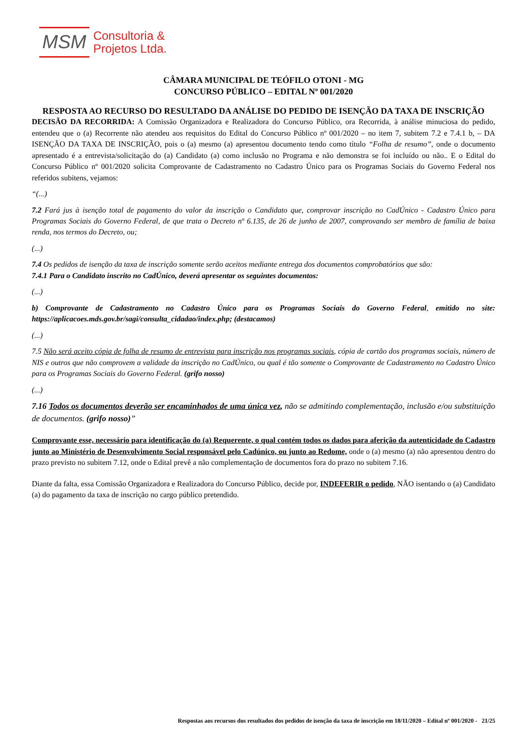MSM Consultoria &
Projetos Ltda.
CÂMARA MUNICIPAL DE TEÓFILO OTONI - MG
CONCURSO PÚBLICO – EDITAL Nº 001/2020
RESPOSTA AO RECURSO DO RESULTADO DA ANÁLISE DO PEDIDO DE ISENÇÃO DA TAXA DE INSCRIÇÃO
DECISÃO DA RECORRIDA: A Comissão Organizadora e Realizadora do Concurso Público, ora Recorrida, à análise minuciosa do pedido, entendeu que o (a) Recorrente não atendeu aos requisitos do Edital do Concurso Público nº 001/2020 – no item 7, subitem 7.2 e 7.4.1 b, – DA ISENÇÃO DA TAXA DE INSCRIÇÃO, pois o (a) mesmo (a) apresentou documento tendo como título “Folha de resumo”, onde o documento apresentado é a entrevista/solicitação do (a) Candidato (a) como inclusão no Programa e não demonstra se foi incluído ou não.. E o Edital do Concurso Público nº 001/2020 solicita Comprovante de Cadastramento no Cadastro Único para os Programas Sociais do Governo Federal nos referidos subitens, vejamos:
“(...)
7.2 Fará jus à isenção total de pagamento do valor da inscrição o Candidato que, comprovar inscrição no CadÚnico - Cadastro Único para Programas Sociais do Governo Federal, de que trata o Decreto nº 6.135, de 26 de junho de 2007, comprovando ser membro de família de baixa renda, nos termos do Decreto, ou;
(...)
7.4 Os pedidos de isenção da taxa de inscrição somente serão aceitos mediante entrega dos documentos comprobatórios que são:
7.4.1 Para o Candidato inscrito no CadÚnico, deverá apresentar os seguintes documentos:
(...)
b) Comprovante de Cadastramento no Cadastro Único para os Programas Sociais do Governo Federal, emitido no site: https://aplicacoes.mds.gov.br/sagi/consulta_cidadao/index.php; (destacamos)
(...)
7.5 Não será aceito cópia de folha de resumo de entrevista para inscrição nos programas sociais, cópia de cartão dos programas sociais, número de NIS e outros que não comprovem a validade da inscrição no CadÚnico, ou qual é tão somente o Comprovante de Cadastramento no Cadastro Único para os Programas Sociais do Governo Federal. (grifo nosso)
(...)
7.16 Todos os documentos deverão ser encaminhados de uma única vez, não se admitindo complementação, inclusão e/ou substituição de documentos. (grifo nosso)”
Comprovante esse, necessário para identificação do (a) Requerente, o qual contém todos os dados para aferição da autenticidade do Cadastro junto ao Ministério de Desenvolvimento Social responsável pelo Cadúnico, ou junto ao Redome, onde o (a) mesmo (a) não apresentou dentro do prazo previsto no subitem 7.12, onde o Edital prevê a não complementação de documentos fora do prazo no subitem 7.16.
Diante da falta, essa Comissão Organizadora e Realizadora do Concurso Público, decide por, INDEFERIR o pedido, NÃO isentando o (a) Candidato (a) do pagamento da taxa de inscrição no cargo público pretendido.
Respostas aos recursos dos resultados dos pedidos de isenção da taxa de inscrição em 18/11/2020 – Edital nº 001/2020 - 21/25